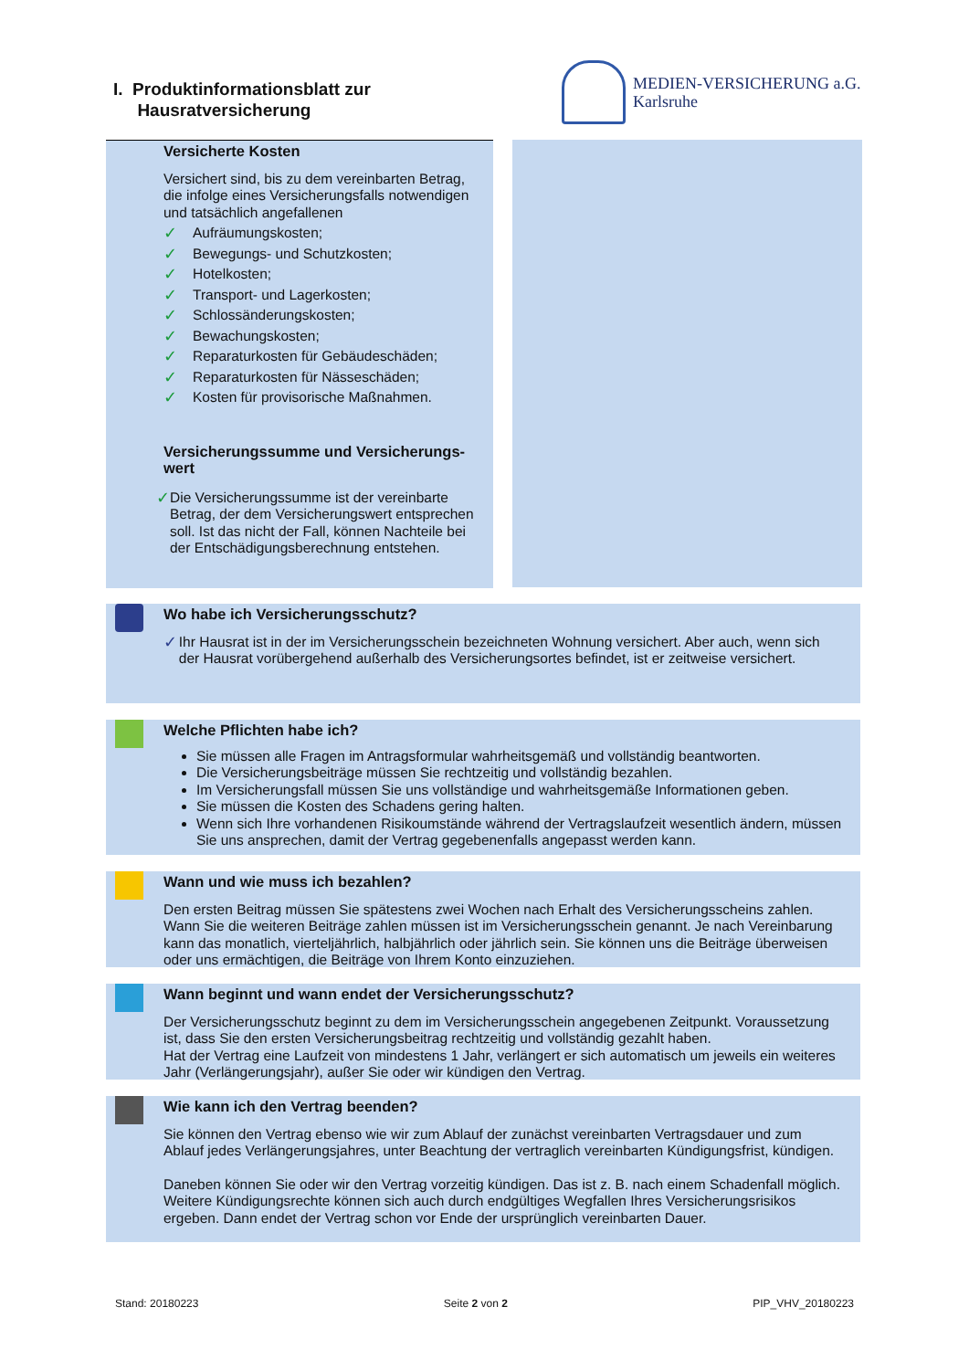I. Produktinformationsblatt zur
Hausratversicherung
MEDIEN-VERSICHERUNG a.G.
Karlsruhe
Versicherte Kosten
Versichert sind, bis zu dem vereinbarten Betrag, die infolge eines Versicherungsfalls notwendigen und tatsächlich angefallenen
✓ Aufräumungskosten;
✓ Bewegungs- und Schutzkosten;
✓ Hotelkosten;
✓ Transport- und Lagerkosten;
✓ Schlossänderungskosten;
✓ Bewachungskosten;
✓ Reparaturkosten für Gebäudeschäden;
✓ Reparaturkosten für Nässeschäden;
✓ Kosten für provisorische Maßnahmen.
Versicherungssumme und Versicherungs-wert
✓
Die Versicherungssumme ist der vereinbarte Betrag, der dem Versicherungswert entsprechen soll. Ist das nicht der Fall, können Nachteile bei der Entschädigungsberechnung entstehen.
Wo habe ich Versicherungsschutz?
✓
Ihr Hausrat ist in der im Versicherungsschein bezeichneten Wohnung versichert. Aber auch, wenn sich der Hausrat vorübergehend außerhalb des Versicherungsortes befindet, ist er zeitweise versichert.
Welche Pflichten habe ich?
Sie müssen alle Fragen im Antragsformular wahrheitsgemäß und vollständig beantworten.
Die Versicherungsbeiträge müssen Sie rechtzeitig und vollständig bezahlen.
Im Versicherungsfall müssen Sie uns vollständige und wahrheitsgemäße Informationen geben.
Sie müssen die Kosten des Schadens gering halten.
Wenn sich Ihre vorhandenen Risikoumstände während der Vertragslaufzeit wesentlich ändern, müssen Sie uns ansprechen, damit der Vertrag gegebenenfalls angepasst werden kann.
Wann und wie muss ich bezahlen?
Den ersten Beitrag müssen Sie spätestens zwei Wochen nach Erhalt des Versicherungsscheins zahlen. Wann Sie die weiteren Beiträge zahlen müssen ist im Versicherungsschein genannt. Je nach Vereinbarung kann das monatlich, vierteljährlich, halbjährlich oder jährlich sein. Sie können uns die Beiträge überweisen oder uns ermächtigen, die Beiträge von Ihrem Konto einzuziehen.
Wann beginnt und wann endet der Versicherungsschutz?
Der Versicherungsschutz beginnt zu dem im Versicherungsschein angegebenen Zeitpunkt. Voraussetzung ist, dass Sie den ersten Versicherungsbeitrag rechtzeitig und vollständig gezahlt haben.
Hat der Vertrag eine Laufzeit von mindestens 1 Jahr, verlängert er sich automatisch um jeweils ein weiteres Jahr (Verlängerungsjahr), außer Sie oder wir kündigen den Vertrag.
Wie kann ich den Vertrag beenden?
Sie können den Vertrag ebenso wie wir zum Ablauf der zunächst vereinbarten Vertragsdauer und zum Ablauf jedes Verlängerungsjahres, unter Beachtung der vertraglich vereinbarten Kündigungsfrist, kündigen.
Daneben können Sie oder wir den Vertrag vorzeitig kündigen. Das ist z. B. nach einem Schadenfall möglich. Weitere Kündigungsrechte können sich auch durch endgültiges Wegfallen Ihres Versicherungsrisikos ergeben. Dann endet der Vertrag schon vor Ende der ursprünglich vereinbarten Dauer.
Stand: 20180223 Seite 2 von 2 PIP_VHV_20180223